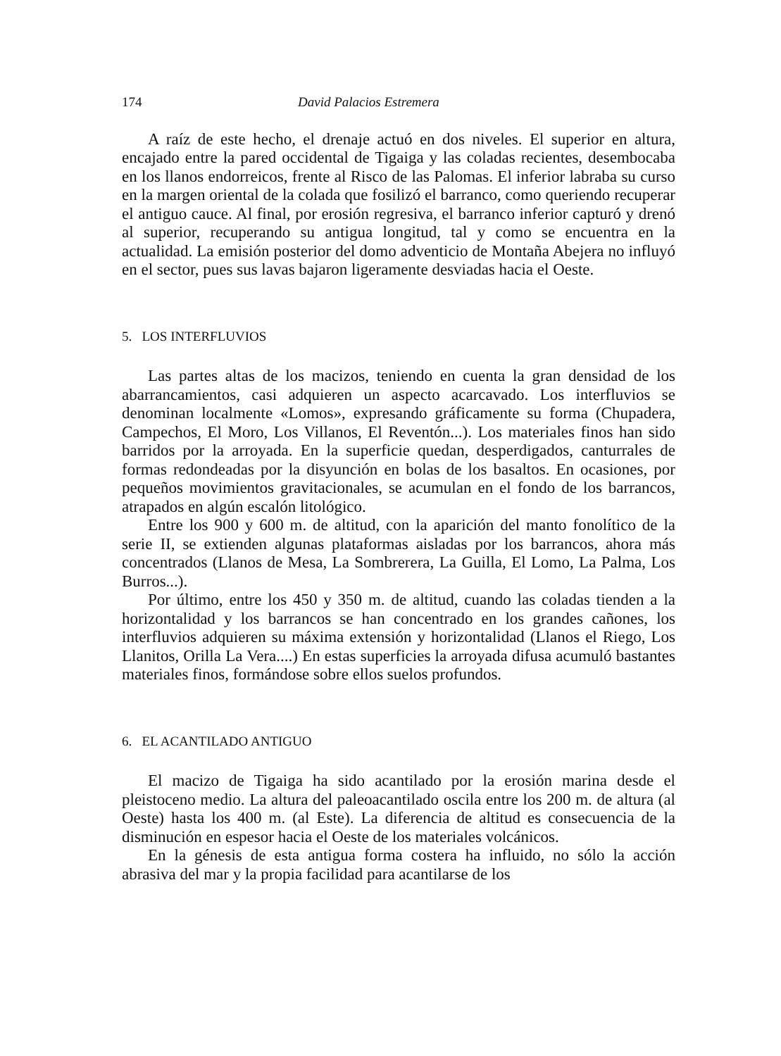174 David Palacios Estremera
A raíz de este hecho, el drenaje actuó en dos niveles. El superior en altura, encajado entre la pared occidental de Tigaiga y las coladas recientes, desembocaba en los llanos endorreicos, frente al Risco de las Palomas. El inferior labraba su curso en la margen oriental de la colada que fosilizó el barranco, como queriendo recuperar el antiguo cauce. Al final, por erosión regresiva, el barranco inferior capturó y drenó al superior, recuperando su antigua longitud, tal y como se encuentra en la actualidad. La emisión posterior del domo adventicio de Montaña Abejera no influyó en el sector, pues sus lavas bajaron ligeramente desviadas hacia el Oeste.
5. LOS INTERFLUVIOS
Las partes altas de los macizos, teniendo en cuenta la gran densidad de los abarrancamientos, casi adquieren un aspecto acarcavado. Los interfluvios se denominan localmente «Lomos», expresando gráficamente su forma (Chupadera, Campechos, El Moro, Los Villanos, El Reventón...). Los materiales finos han sido barridos por la arroyada. En la superficie quedan, desperdigados, canturrales de formas redondeadas por la disyunción en bolas de los basaltos. En ocasiones, por pequeños movimientos gravitacionales, se acumulan en el fondo de los barrancos, atrapados en algún escalón litológico.
Entre los 900 y 600 m. de altitud, con la aparición del manto fonolítico de la serie II, se extienden algunas plataformas aisladas por los barrancos, ahora más concentrados (Llanos de Mesa, La Sombrerera, La Guilla, El Lomo, La Palma, Los Burros...).
Por último, entre los 450 y 350 m. de altitud, cuando las coladas tienden a la horizontalidad y los barrancos se han concentrado en los grandes cañones, los interfluvios adquieren su máxima extensión y horizontalidad (Llanos el Riego, Los Llanitos, Orilla La Vera....) En estas superficies la arroyada difusa acumuló bastantes materiales finos, formándose sobre ellos suelos profundos.
6. EL ACANTILADO ANTIGUO
El macizo de Tigaiga ha sido acantilado por la erosión marina desde el pleistoceno medio. La altura del paleoacantilado oscila entre los 200 m. de altura (al Oeste) hasta los 400 m. (al Este). La diferencia de altitud es consecuencia de la disminución en espesor hacia el Oeste de los materiales volcánicos.
En la génesis de esta antigua forma costera ha influido, no sólo la acción abrasiva del mar y la propia facilidad para acantilarse de los